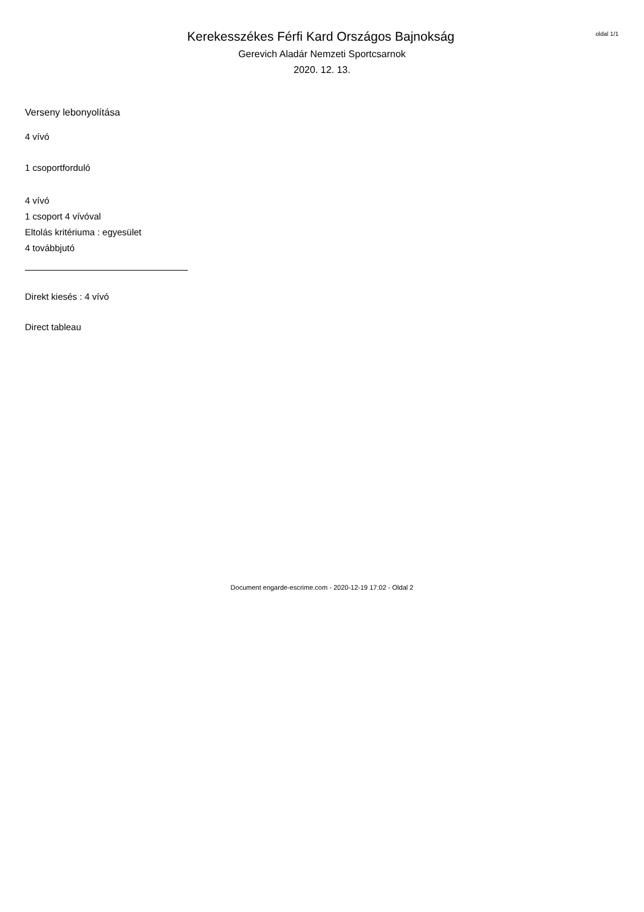Kerekesszékes Férfi Kard Országos Bajnokság
Gerevich Aladár Nemzeti Sportcsarnok
2020. 12. 13.
oldal 1/1
Verseny lebonyolítása
4 vívó
1 csoportforduló
4 vívó
1 csoport 4 vívóval
Eltolás kritériuma : egyesület
4 továbbjutó
Direkt kiesés : 4 vívó
Direct tableau
Document engarde-escrime.com - 2020-12-19 17:02 - Oldal 2